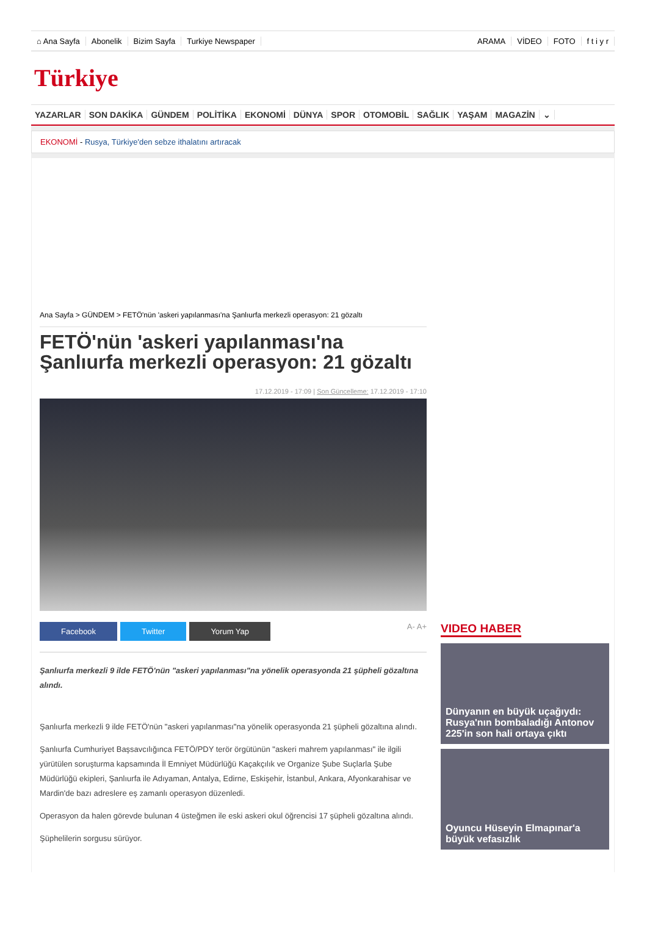⌂ Ana Sayfa Abonelik Bizim Sayfa Turkiye Newspaper ARAMA VİDEO FOTO f t i y r
Türkiye
YAZARLAR SON DAKİKA GÜNDEM POLİTİKA EKONOMİ DÜNYA SPOR OTOMOBİL SAĞLIK YAŞAM MAGAZİN ⌄
EKONOMİ - Rusya, Türkiye'den sebze ithalatını artıracak
Ana Sayfa > GÜNDEM > FETÖ'nün 'askeri yapılanması'na Şanlıurfa merkezli operasyon: 21 gözaltı
FETÖ'nün 'askeri yapılanması'na Şanlıurfa merkezli operasyon: 21 gözaltı
17.12.2019 - 17:09 | Son Güncelleme: 17.12.2019 - 17:10
Facebook Twitter Yorum Yap A- A+
Şanlıurfa merkezli 9 ilde FETÖ'nün "askeri yapılanması"na yönelik operasyonda 21 şüpheli gözaltına alındı.
Şanlıurfa merkezli 9 ilde FETÖ'nün "askeri yapılanması"na yönelik operasyonda 21 şüpheli gözaltına alındı.
Şanlıurfa Cumhuriyet Başsavcılığınca FETÖ/PDY terör örgütünün "askeri mahrem yapılanması" ile ilgili yürütülen soruşturma kapsamında İl Emniyet Müdürlüğü Kaçakçılık ve Organize Şube Suçlarla Şube Müdürlüğü ekipleri, Şanlıurfa ile Adıyaman, Antalya, Edirne, Eskişehir, İstanbul, Ankara, Afyonkarahisar ve Mardin'de bazı adreslere eş zamanlı operasyon düzenledi.
Operasyon da halen görevde bulunan 4 üsteğmen ile eski askeri okul öğrencisi 17 şüpheli gözaltına alındı.
Şüphelilerin sorgusu sürüyor.
VIDEO HABER
Dünyanın en büyük uçağıydı: Rusya'nın bombaladığı Antonov 225'in son hali ortaya çıktı
Oyuncu Hüseyin Elmapınar'a büyük vefasızlık